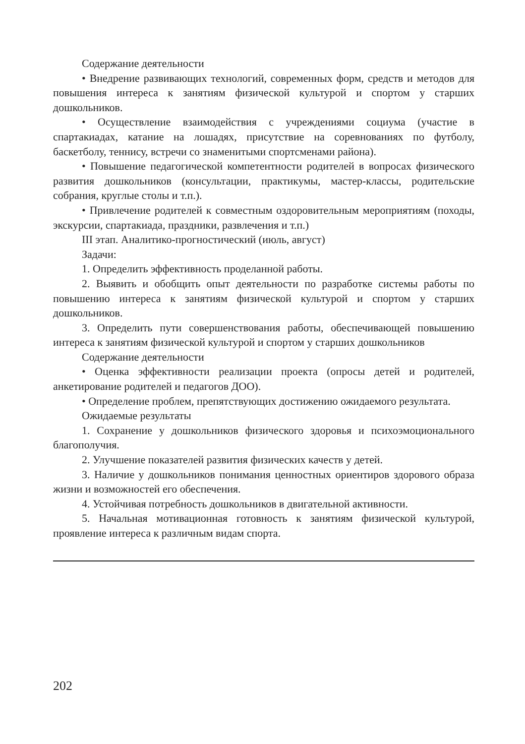Содержание деятельности
• Внедрение развивающих технологий, современных форм, средств и методов для повышения интереса к занятиям физической культурой и спортом у старших дошкольников.
• Осуществление взаимодействия с учреждениями социума (участие в спартакиадах, катание на лошадях, присутствие на соревнованиях по футболу, баскетболу, теннису, встречи со знаменитыми спортсменами района).
• Повышение педагогической компетентности родителей в вопросах физического развития дошкольников (консультации, практикумы, мастер-классы, родительские собрания, круглые столы и т.п.).
• Привлечение родителей к совместным оздоровительным мероприятиям (походы, экскурсии, спартакиада, праздники, развлечения и т.п.)
III этап. Аналитико-прогностический (июль, август)
Задачи:
1. Определить эффективность проделанной работы.
2. Выявить и обобщить опыт деятельности по разработке системы работы по повышению интереса к занятиям физической культурой и спортом у старших дошкольников.
3. Определить пути совершенствования работы, обеспечивающей повышению интереса к занятиям физической культурой и спортом у старших дошкольников
Содержание деятельности
• Оценка эффективности реализации проекта (опросы детей и родителей, анкетирование родителей и педагогов ДОО).
• Определение проблем, препятствующих достижению ожидаемого результата.
Ожидаемые результаты
1. Сохранение у дошкольников физического здоровья и психоэмоционального благополучия.
2. Улучшение показателей развития физических качеств у детей.
3. Наличие у дошкольников понимания ценностных ориентиров здорового образа жизни и возможностей его обеспечения.
4. Устойчивая потребность дошкольников в двигательной активности.
5. Начальная мотивационная готовность к занятиям физической культурой, проявление интереса к различным видам спорта.
202